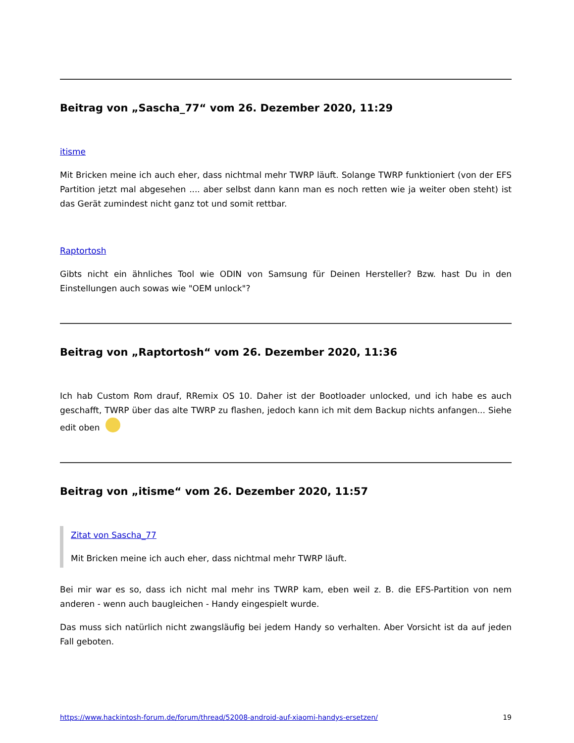Beitrag von „Sascha_77“ vom 26. Dezember 2020, 11:29
itisme
Mit Bricken meine ich auch eher, dass nichtmal mehr TWRP läuft. Solange TWRP funktioniert (von der EFS Partition jetzt mal abgesehen .... aber selbst dann kann man es noch retten wie ja weiter oben steht) ist das Gerät zumindest nicht ganz tot und somit rettbar.
Raptortosh
Gibts nicht ein ähnliches Tool wie ODIN von Samsung für Deinen Hersteller? Bzw. hast Du in den Einstellungen auch sowas wie "OEM unlock"?
Beitrag von „Raptortosh“ vom 26. Dezember 2020, 11:36
Ich hab Custom Rom drauf, RRemix OS 10. Daher ist der Bootloader unlocked, und ich habe es auch geschafft, TWRP über das alte TWRP zu flashen, jedoch kann ich mit dem Backup nichts anfangen... Siehe edit oben
Beitrag von „itisme“ vom 26. Dezember 2020, 11:57
Zitat von Sascha_77
Mit Bricken meine ich auch eher, dass nichtmal mehr TWRP läuft.
Bei mir war es so, dass ich nicht mal mehr ins TWRP kam, eben weil z. B. die EFS-Partition von nem anderen - wenn auch baugleichen - Handy eingespielt wurde.
Das muss sich natürlich nicht zwangsläufig bei jedem Handy so verhalten. Aber Vorsicht ist da auf jeden Fall geboten.
https://www.hackintosh-forum.de/forum/thread/52008-android-auf-xiaomi-handys-ersetzen/ 19